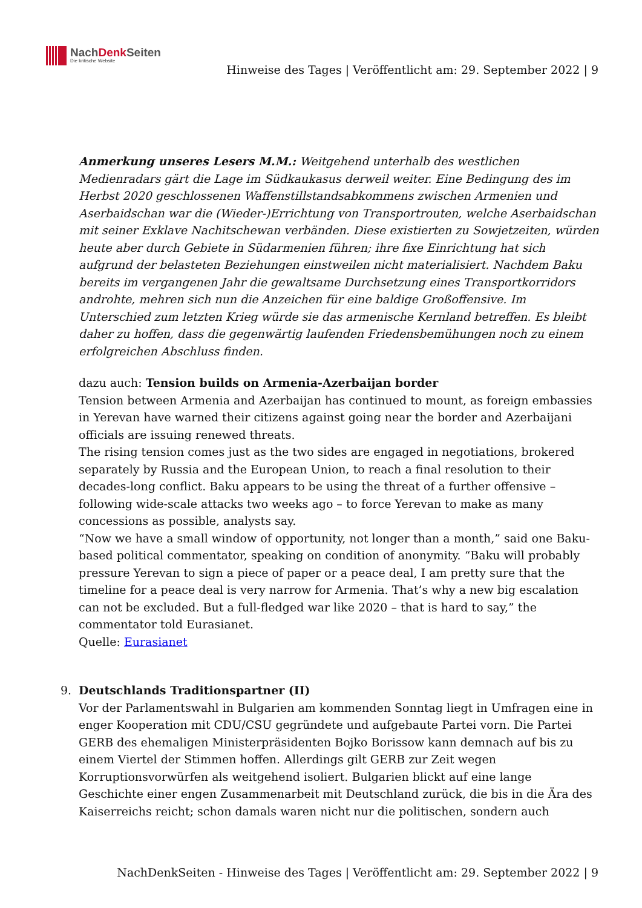NachDenk Seiten
Die kritische Website
Hinweise des Tages | Veröffentlicht am: 29. September 2022 | 9
Anmerkung unseres Lesers M.M.: Weitgehend unterhalb des westlichen Medienradars gärt die Lage im Südkaukasus derweil weiter. Eine Bedingung des im Herbst 2020 geschlossenen Waffenstillstandsabkommens zwischen Armenien und Aserbaidschan war die (Wieder-)Errichtung von Transportrouten, welche Aserbaidschan mit seiner Exklave Nachitschewan verbänden. Diese existierten zu Sowjetzeiten, würden heute aber durch Gebiete in Südarmenien führen; ihre fixe Einrichtung hat sich aufgrund der belasteten Beziehungen einstweilen nicht materialisiert. Nachdem Baku bereits im vergangenen Jahr die gewaltsame Durchsetzung eines Transportkorridors androhte, mehren sich nun die Anzeichen für eine baldige Großoffensive. Im Unterschied zum letzten Krieg würde sie das armenische Kernland betreffen. Es bleibt daher zu hoffen, dass die gegenwärtig laufenden Friedensbemühungen noch zu einem erfolgreichen Abschluss finden.
dazu auch: Tension builds on Armenia-Azerbaijan border
Tension between Armenia and Azerbaijan has continued to mount, as foreign embassies in Yerevan have warned their citizens against going near the border and Azerbaijani officials are issuing renewed threats.
The rising tension comes just as the two sides are engaged in negotiations, brokered separately by Russia and the European Union, to reach a final resolution to their decades-long conflict. Baku appears to be using the threat of a further offensive – following wide-scale attacks two weeks ago – to force Yerevan to make as many concessions as possible, analysts say.
“Now we have a small window of opportunity, not longer than a month,” said one Baku-based political commentator, speaking on condition of anonymity. “Baku will probably pressure Yerevan to sign a piece of paper or a peace deal, I am pretty sure that the timeline for a peace deal is very narrow for Armenia. That’s why a new big escalation can not be excluded. But a full-fledged war like 2020 – that is hard to say,” the commentator told Eurasianet.
Quelle: Eurasianet
9. Deutschlands Traditionspartner (II)
Vor der Parlamentswahl in Bulgarien am kommenden Sonntag liegt in Umfragen eine in enger Kooperation mit CDU/CSU gegründete und aufgebaute Partei vorn. Die Partei GERB des ehemaligen Ministerpräsidenten Bojko Borissow kann demnach auf bis zu einem Viertel der Stimmen hoffen. Allerdings gilt GERB zur Zeit wegen Korruptionsvorwürfen als weitgehend isoliert. Bulgarien blickt auf eine lange Geschichte einer engen Zusammenarbeit mit Deutschland zurück, die bis in die Ära des Kaiserreichs reicht; schon damals waren nicht nur die politischen, sondern auch
NachDenkSeiten - Hinweise des Tages | Veröffentlicht am: 29. September 2022 | 9